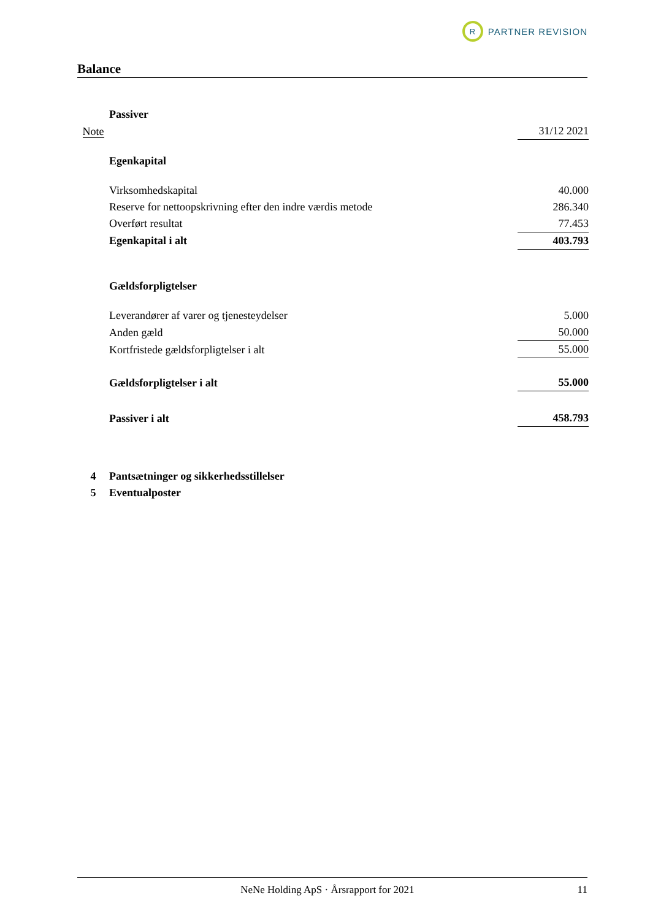R
PARTNER REVISION
Balance
| | Passiver | |
| Note | | 31/12 2021 |
| | Egenkapital | |
| | Virksomhedskapital | 40.000 |
| | Reserve for nettoopskrivning efter den indre værdis metode | 286.340 |
| | Overført resultat | 77.453 |
| | Egenkapital i alt | 403.793 |
| | Gældsforpligtelser | |
| | Leverandører af varer og tjenesteydelser | 5.000 |
| | Anden gæld | 50.000 |
| | Kortfristede gældsforpligtelser i alt | 55.000 |
| | Gældsforpligtelser i alt | 55.000 |
| | Passiver i alt | 458.793 |
| 4 | Pantsætninger og sikkerhedsstillelser | |
| 5 | Eventualposter | |
NeNe Holding ApS · Årsrapport for 2021 11